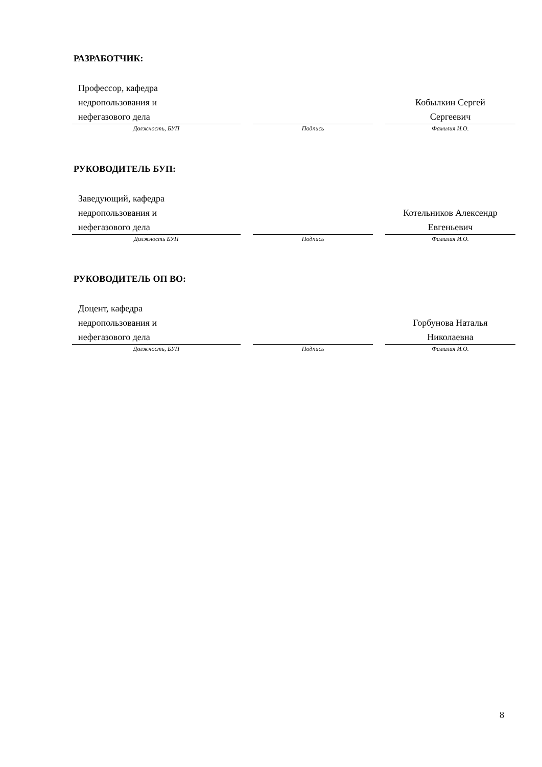РАЗРАБОТЧИК:
| Профессор, кафедра недропользования и нефегазового дела | | | | Кобылкин Сергей Сергеевич |
| Должность, БУП | | Подпись | | Фамилия И.О. |
РУКОВОДИТЕЛЬ БУП:
| Заведующий, кафедра недропользования и нефегазового дела | | | | Котельников Алексендр Евгеньевич |
| Должность БУП | | Подпись | | Фамилия И.О. |
РУКОВОДИТЕЛЬ ОП ВО:
| Доцент, кафедра недропользования и нефегазового дела | | | | Горбунова Наталья Николаевна |
| Должность, БУП | | Подпись | | Фамилия И.О. |
8